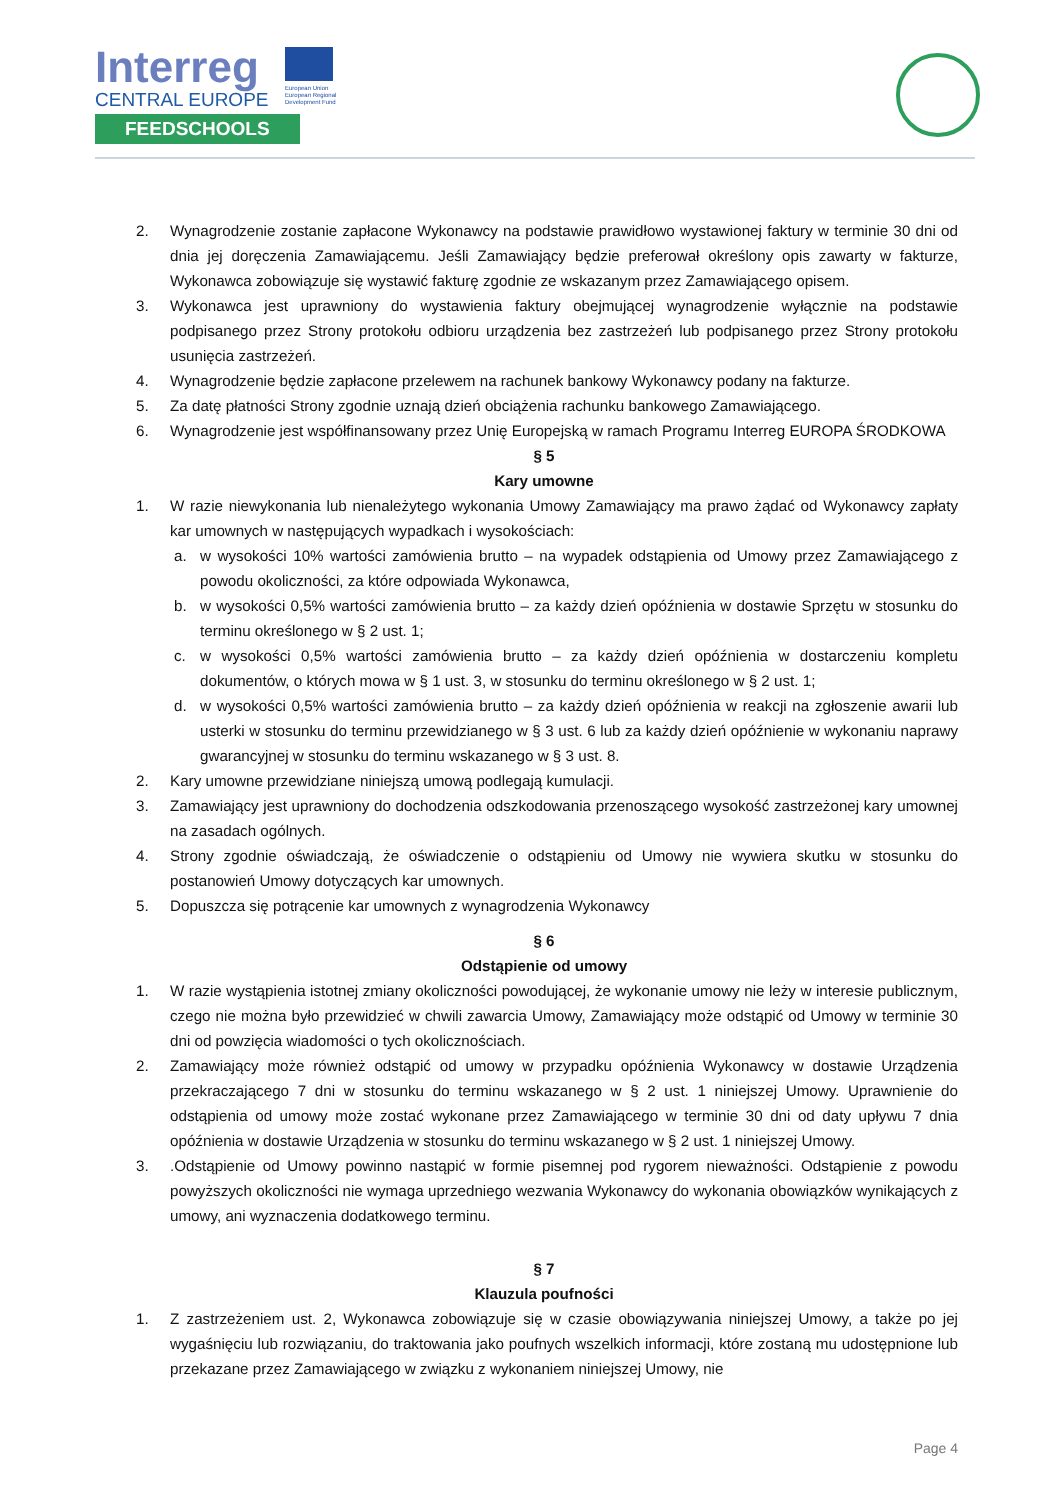Interreg
CENTRAL EUROPE
FEEDSCHOOLS
European Union
European Regional
Development Fund
2. Wynagrodzenie zostanie zapłacone Wykonawcy na podstawie prawidłowo wystawionej faktury w terminie 30 dni od dnia jej doręczenia Zamawiającemu. Jeśli Zamawiający będzie preferował określony opis zawarty w fakturze, Wykonawca zobowiązuje się wystawić fakturę zgodnie ze wskazanym przez Zamawiającego opisem.
3. Wykonawca jest uprawniony do wystawienia faktury obejmującej wynagrodzenie wyłącznie na podstawie podpisanego przez Strony protokołu odbioru urządzenia bez zastrzeżeń lub podpisanego przez Strony protokołu usunięcia zastrzeżeń.
4. Wynagrodzenie będzie zapłacone przelewem na rachunek bankowy Wykonawcy podany na fakturze.
5. Za datę płatności Strony zgodnie uznają dzień obciążenia rachunku bankowego Zamawiającego.
6. Wynagrodzenie jest współfinansowany przez Unię Europejską w ramach Programu Interreg EUROPA ŚRODKOWA
§ 5
Kary umowne
1. W razie niewykonania lub nienależytego wykonania Umowy Zamawiający ma prawo żądać od Wykonawcy zapłaty kar umownych w następujących wypadkach i wysokościach:
a. w wysokości 10% wartości zamówienia brutto – na wypadek odstąpienia od Umowy przez Zamawiającego z powodu okoliczności, za które odpowiada Wykonawca,
b. w wysokości 0,5% wartości zamówienia brutto – za każdy dzień opóźnienia w dostawie Sprzętu w stosunku do terminu określonego w § 2 ust. 1;
c. w wysokości 0,5% wartości zamówienia brutto – za każdy dzień opóźnienia w dostarczeniu kompletu dokumentów, o których mowa w § 1 ust. 3, w stosunku do terminu określonego w § 2 ust. 1;
d. w wysokości 0,5% wartości zamówienia brutto – za każdy dzień opóźnienia w reakcji na zgłoszenie awarii lub usterki w stosunku do terminu przewidzianego w § 3 ust. 6 lub za każdy dzień opóźnienie w wykonaniu naprawy gwarancyjnej w stosunku do terminu wskazanego w § 3 ust. 8.
2. Kary umowne przewidziane niniejszą umową podlegają kumulacji.
3. Zamawiający jest uprawniony do dochodzenia odszkodowania przenoszącego wysokość zastrzeżonej kary umownej na zasadach ogólnych.
4. Strony zgodnie oświadczają, że oświadczenie o odstąpieniu od Umowy nie wywiera skutku w stosunku do postanowień Umowy dotyczących kar umownych.
5. Dopuszcza się potrącenie kar umownych z wynagrodzenia Wykonawcy
§ 6
Odstąpienie od umowy
1. W razie wystąpienia istotnej zmiany okoliczności powodującej, że wykonanie umowy nie leży w interesie publicznym, czego nie można było przewidzieć w chwili zawarcia Umowy, Zamawiający może odstąpić od Umowy w terminie 30 dni od powzięcia wiadomości o tych okolicznościach.
2. Zamawiający może również odstąpić od umowy w przypadku opóźnienia Wykonawcy w dostawie Urządzenia przekraczającego 7 dni w stosunku do terminu wskazanego w § 2 ust. 1 niniejszej Umowy. Uprawnienie do odstąpienia od umowy może zostać wykonane przez Zamawiającego w terminie 30 dni od daty upływu 7 dnia opóźnienia w dostawie Urządzenia w stosunku do terminu wskazanego w § 2 ust. 1 niniejszej Umowy.
3..Odstąpienie od Umowy powinno nastąpić w formie pisemnej pod rygorem nieważności. Odstąpienie z powodu powyższych okoliczności nie wymaga uprzedniego wezwania Wykonawcy do wykonania obowiązków wynikających z umowy, ani wyznaczenia dodatkowego terminu.
§ 7
Klauzula poufności
1. Z zastrzeżeniem ust. 2, Wykonawca zobowiązuje się w czasie obowiązywania niniejszej Umowy, a także po jej wygaśnięciu lub rozwiązaniu, do traktowania jako poufnych wszelkich informacji, które zostaną mu udostępnione lub przekazane przez Zamawiającego w związku z wykonaniem niniejszej Umowy, nie
Page 4